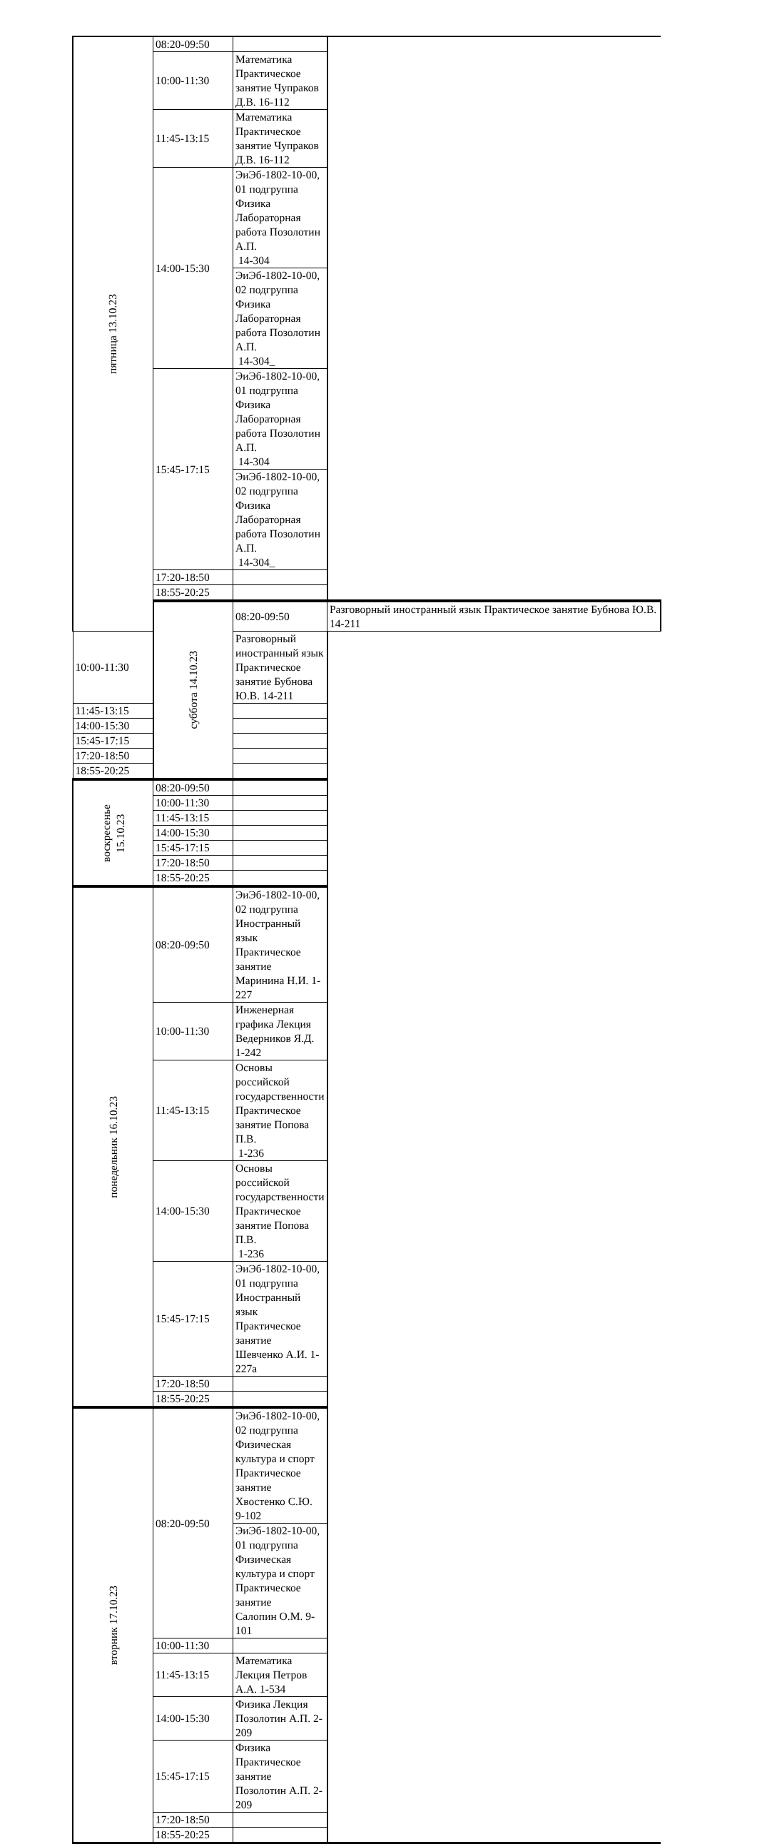| пятница 13.10.23 | 08:20-09:50 | | |
| | 10:00-11:30 | Математика Практическое занятие Чупраков Д.В. 16-112 | |
| | 11:45-13:15 | Математика Практическое занятие Чупраков Д.В. 16-112 | |
| | 14:00-15:30 | ЭиЭб-1802-10-00, 01 подгруппа Физика Лабораторная работа Позолотин А.П. 14-304 | |
| | | ЭиЭб-1802-10-00, 02 подгруппа Физика Лабораторная работа Позолотин А.П. 14-304_ | |
| | 15:45-17:15 | ЭиЭб-1802-10-00, 01 подгруппа Физика Лабораторная работа Позолотин А.П. 14-304 | |
| | | ЭиЭб-1802-10-00, 02 подгруппа Физика Лабораторная работа Позолотин А.П. 14-304_ | |
| | 17:20-18:50 | | |
| | 18:55-20:25 | | |
| | суббота 14.10.23 | 08:20-09:50 | Разговорный иностранный язык Практическое занятие Бубнова Ю.В. 14-211 |
| 10:00-11:30 | | Разговорный иностранный язык Практическое занятие Бубнова Ю.В. 14-211 | |
| 11:45-13:15 | | | |
| 14:00-15:30 | | | |
| 15:45-17:15 | | | |
| 17:20-18:50 | | | |
| 18:55-20:25 | | | |
| воскресенье 15.10.23 | 08:20-09:50 | | |
| | 10:00-11:30 | | |
| | 11:45-13:15 | | |
| | 14:00-15:30 | | |
| | 15:45-17:15 | | |
| | 17:20-18:50 | | |
| | 18:55-20:25 | | |
| понедельник 16.10.23 | 08:20-09:50 | ЭиЭб-1802-10-00, 02 подгруппа Иностранный язык Практическое занятие Маринина Н.И. 1-227 | |
| | 10:00-11:30 | Инженерная графика Лекция Ведерников Я.Д. 1-242 | |
| | 11:45-13:15 | Основы российской государственности Практическое занятие Попова П.В. 1-236 | |
| | 14:00-15:30 | Основы российской государственности Практическое занятие Попова П.В. 1-236 | |
| | 15:45-17:15 | ЭиЭб-1802-10-00, 01 подгруппа Иностранный язык Практическое занятие Шевченко А.И. 1-227а | |
| | 17:20-18:50 | | |
| | 18:55-20:25 | | |
| вторник 17.10.23 | 08:20-09:50 | ЭиЭб-1802-10-00, 02 подгруппа Физическая культура и спорт Практическое занятие Хвостенко С.Ю. 9-102 | |
| | | ЭиЭб-1802-10-00, 01 подгруппа Физическая культура и спорт Практическое занятие Салопин О.М. 9-101 | |
| | 10:00-11:30 | | |
| | 11:45-13:15 | Математика Лекция Петров А.А. 1-534 | |
| | 14:00-15:30 | Физика Лекция Позолотин А.П. 2-209 | |
| | 15:45-17:15 | Физика Практическое занятие Позолотин А.П. 2-209 | |
| | 17:20-18:50 | | |
| | 18:55-20:25 | | |